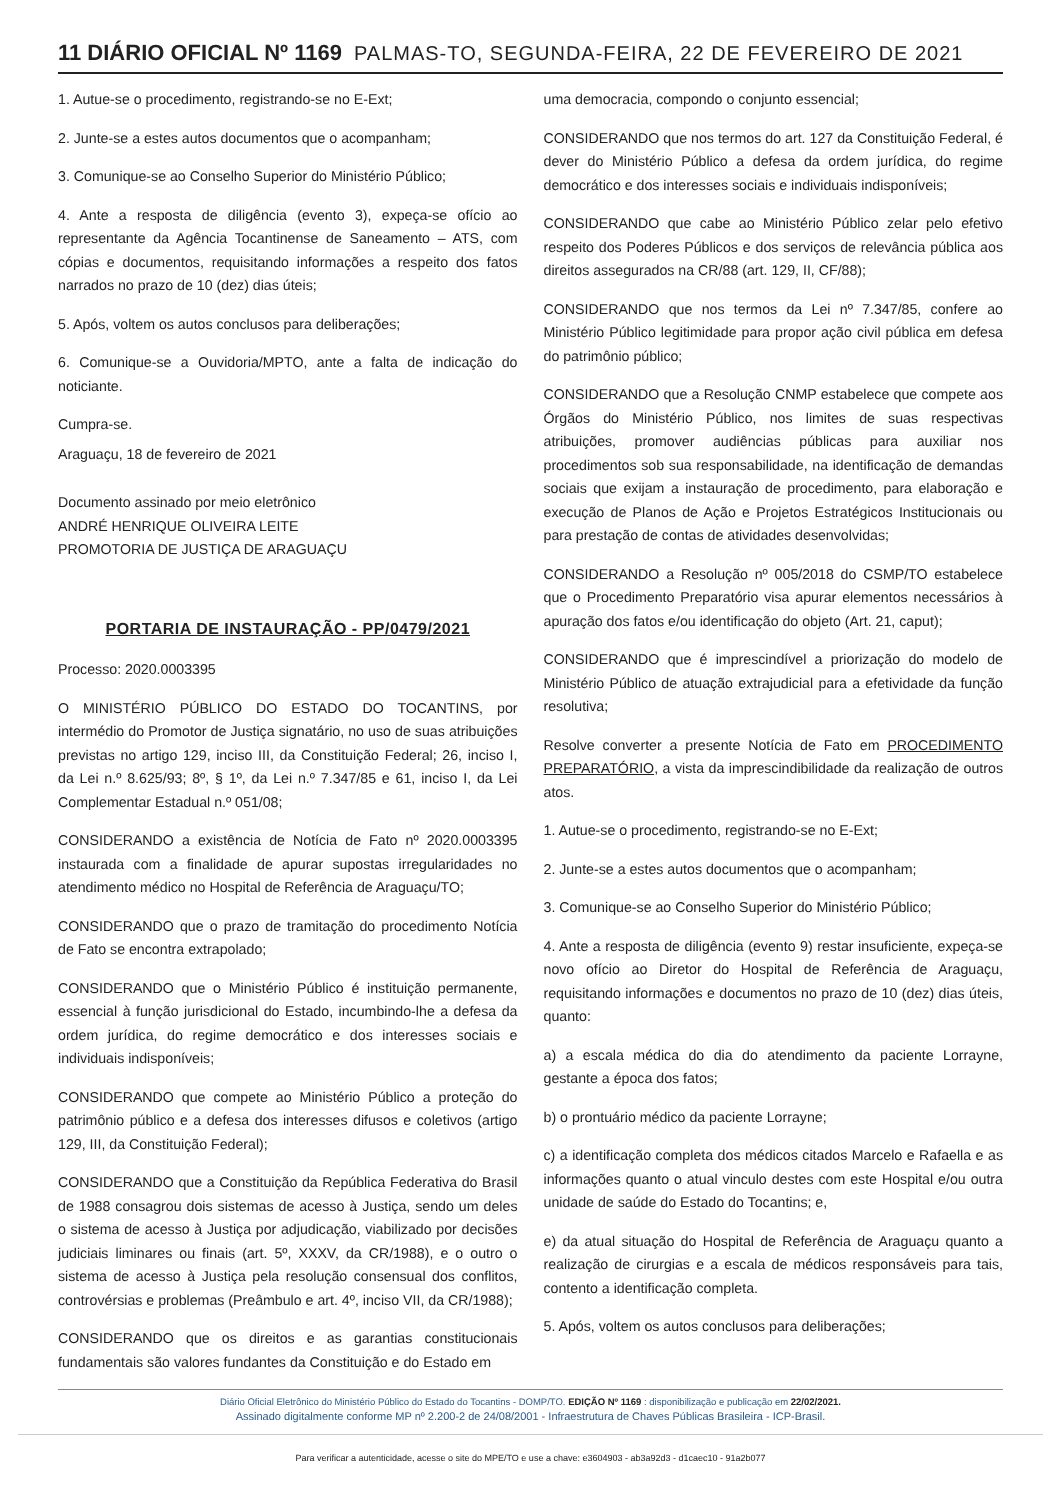11 DIÁRIO OFICIAL Nº 1169 PALMAS-TO, SEGUNDA-FEIRA, 22 DE FEVEREIRO DE 2021
1. Autue-se o procedimento, registrando-se no E-Ext;
2. Junte-se a estes autos documentos que o acompanham;
3. Comunique-se ao Conselho Superior do Ministério Público;
4. Ante a resposta de diligência (evento 3), expeça-se ofício ao representante da Agência Tocantinense de Saneamento – ATS, com cópias e documentos, requisitando informações a respeito dos fatos narrados no prazo de 10 (dez) dias úteis;
5. Após, voltem os autos conclusos para deliberações;
6. Comunique-se a Ouvidoria/MPTO, ante a falta de indicação do noticiante.
Cumpra-se.
Araguaçu, 18 de fevereiro de 2021
Documento assinado por meio eletrônico
ANDRÉ HENRIQUE OLIVEIRA LEITE
PROMOTORIA DE JUSTIÇA DE ARAGUAÇU
PORTARIA DE INSTAURAÇÃO - PP/0479/2021
Processo: 2020.0003395
O MINISTÉRIO PÚBLICO DO ESTADO DO TOCANTINS, por intermédio do Promotor de Justiça signatário, no uso de suas atribuições previstas no artigo 129, inciso III, da Constituição Federal; 26, inciso I, da Lei n.º 8.625/93; 8º, § 1º, da Lei n.º 7.347/85 e 61, inciso I, da Lei Complementar Estadual n.º 051/08;
CONSIDERANDO a existência de Notícia de Fato nº 2020.0003395 instaurada com a finalidade de apurar supostas irregularidades no atendimento médico no Hospital de Referência de Araguaçu/TO;
CONSIDERANDO que o prazo de tramitação do procedimento Notícia de Fato se encontra extrapolado;
CONSIDERANDO que o Ministério Público é instituição permanente, essencial à função jurisdicional do Estado, incumbindo-lhe a defesa da ordem jurídica, do regime democrático e dos interesses sociais e individuais indisponíveis;
CONSIDERANDO que compete ao Ministério Público a proteção do patrimônio público e a defesa dos interesses difusos e coletivos (artigo 129, III, da Constituição Federal);
CONSIDERANDO que a Constituição da República Federativa do Brasil de 1988 consagrou dois sistemas de acesso à Justiça, sendo um deles o sistema de acesso à Justiça por adjudicação, viabilizado por decisões judiciais liminares ou finais (art. 5º, XXXV, da CR/1988), e o outro o sistema de acesso à Justiça pela resolução consensual dos conflitos, controvérsias e problemas (Preâmbulo e art. 4º, inciso VII, da CR/1988);
CONSIDERANDO que os direitos e as garantias constitucionais fundamentais são valores fundantes da Constituição e do Estado em
uma democracia, compondo o conjunto essencial;
CONSIDERANDO que nos termos do art. 127 da Constituição Federal, é dever do Ministério Público a defesa da ordem jurídica, do regime democrático e dos interesses sociais e individuais indisponíveis;
CONSIDERANDO que cabe ao Ministério Público zelar pelo efetivo respeito dos Poderes Públicos e dos serviços de relevância pública aos direitos assegurados na CR/88 (art. 129, II, CF/88);
CONSIDERANDO que nos termos da Lei nº 7.347/85, confere ao Ministério Público legitimidade para propor ação civil pública em defesa do patrimônio público;
CONSIDERANDO que a Resolução CNMP estabelece que compete aos Órgãos do Ministério Público, nos limites de suas respectivas atribuições, promover audiências públicas para auxiliar nos procedimentos sob sua responsabilidade, na identificação de demandas sociais que exijam a instauração de procedimento, para elaboração e execução de Planos de Ação e Projetos Estratégicos Institucionais ou para prestação de contas de atividades desenvolvidas;
CONSIDERANDO a Resolução nº 005/2018 do CSMP/TO estabelece que o Procedimento Preparatório visa apurar elementos necessários à apuração dos fatos e/ou identificação do objeto (Art. 21, caput);
CONSIDERANDO que é imprescindível a priorização do modelo de Ministério Público de atuação extrajudicial para a efetividade da função resolutiva;
Resolve converter a presente Notícia de Fato em PROCEDIMENTO PREPARATÓRIO, a vista da imprescindibilidade da realização de outros atos.
1. Autue-se o procedimento, registrando-se no E-Ext;
2. Junte-se a estes autos documentos que o acompanham;
3. Comunique-se ao Conselho Superior do Ministério Público;
4. Ante a resposta de diligência (evento 9) restar insuficiente, expeça-se novo ofício ao Diretor do Hospital de Referência de Araguaçu, requisitando informações e documentos no prazo de 10 (dez) dias úteis, quanto:
a) a escala médica do dia do atendimento da paciente Lorrayne, gestante a época dos fatos;
b) o prontuário médico da paciente Lorrayne;
c) a identificação completa dos médicos citados Marcelo e Rafaella e as informações quanto o atual vinculo destes com este Hospital e/ou outra unidade de saúde do Estado do Tocantins; e,
e) da atual situação do Hospital de Referência de Araguaçu quanto a realização de cirurgias e a escala de médicos responsáveis para tais, contento a identificação completa.
5. Após, voltem os autos conclusos para deliberações;
Diário Oficial Eletrônico do Ministério Público do Estado do Tocantins - DOMP/TO. EDIÇÃO Nº 1169 : disponibilização e publicação em 22/02/2021.
Assinado digitalmente conforme MP nº 2.200-2 de 24/08/2001 - Infraestrutura de Chaves Públicas Brasileira - ICP-Brasil.
Para verificar a autenticidade, acesse o site do MPE/TO e use a chave: e3604903 - ab3a92d3 - d1caec10 - 91a2b077